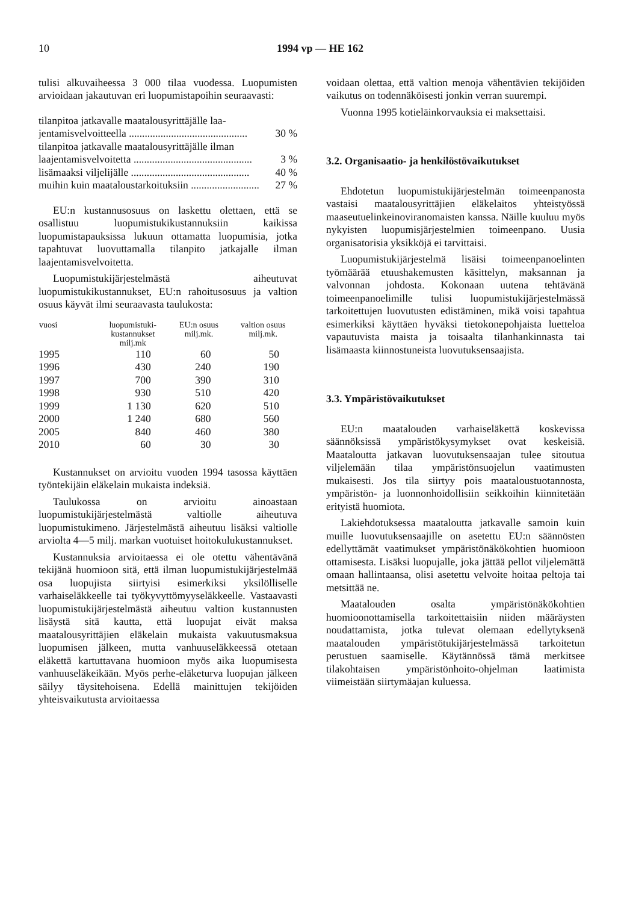10 1994 vp — HE 162
tulisi alkuvaiheessa 3 000 tilaa vuodessa. Luopumisten arvioidaan jakautuvan eri luopumistapoihin seuraavasti:
tilanpitoa jatkavalle maatalousyrittäjälle laa-
jentamisvelvoitteella ............................................. 30 %
tilanpitoa jatkavalle maatalousyrittäjälle ilman
laajentamisvelvoitetta ............................................. 3 %
lisämaaksi viljelijälle ............................................. 40 %
muihin kuin maataloustarkoituksiin .......................... 27 %
EU:n kustannusosuus on laskettu olettaen, että se osallistuu luopumistukikustannuksiin kaikissa luopumistapauksissa lukuun ottamatta luopumisia, jotka tapahtuvat luovuttamalla tilanpito jatkajalle ilman laajentamisvelvoitetta.
Luopumistukijärjestelmästä aiheutuvat luopumistukikustannukset, EU:n rahoitusosuus ja valtion osuus käyvät ilmi seuraavasta taulukosta:
| vuosi | luopumistuki- kustannukset milj.mk | EU:n osuus milj.mk. | valtion osuus milj.mk. |
| --- | --- | --- | --- |
| 1995 | 110 | 60 | 50 |
| 1996 | 430 | 240 | 190 |
| 1997 | 700 | 390 | 310 |
| 1998 | 930 | 510 | 420 |
| 1999 | 1 130 | 620 | 510 |
| 2000 | 1 240 | 680 | 560 |
| 2005 | 840 | 460 | 380 |
| 2010 | 60 | 30 | 30 |
Kustannukset on arvioitu vuoden 1994 tasossa käyttäen työntekijäin eläkelain mukaista indeksiä.
Taulukossa on arvioitu ainoastaan luopumistukijärjestelmästä valtiolle aiheutuva luopumistukimeno. Järjestelmästä aiheutuu lisäksi valtiolle arviolta 4—5 milj. markan vuotuiset hoitokulukustannukset.
Kustannuksia arvioitaessa ei ole otettu vähentävänä tekijänä huomioon sitä, että ilman luopumistukijärjestelmää osa luopujista siirtyisi esimerkiksi yksilölliselle varhaiseläkkeelle tai työkyvyttömyyseläkkeelle. Vastaavasti luopumistukijärjestelmästä aiheutuu valtion kustannusten lisäystä sitä kautta, että luopujat eivät maksa maatalousyrittäjien eläkelain mukaista vakuutusmaksua luopumisen jälkeen, mutta vanhuuseläkkeessä otetaan eläkettä kartuttavana huomioon myös aika luopumisesta vanhuuseläkeikään. Myös perhe-eläketurva luopujan jälkeen säilyy täysitehoisena. Edellä mainittujen tekijöiden yhteisvaikutusta arvioitaessa
voidaan olettaa, että valtion menoja vähentävien tekijöiden vaikutus on todennäköisesti jonkin verran suurempi.
Vuonna 1995 kotieläinkorvauksia ei maksettaisi.
3.2. Organisaatio- ja henkilöstövaikutukset
Ehdotetun luopumistukijärjestelmän toimeenpanosta vastaisi maatalousyrittäjien eläkelaitos yhteistyössä maaseutuelinkeinoviranomaisten kanssa. Näille kuuluu myös nykyisten luopumisjärjestelmien toimeenpano. Uusia organisatorisia yksikköjä ei tarvittaisi.
Luopumistukijärjestelmä lisäisi toimeenpanoelinten työmäärää etuushakemusten käsittelyn, maksannan ja valvonnan johdosta. Kokonaan uutena tehtävänä toimeenpanoelimille tulisi luopumistukijärjestelmässä tarkoitettujen luovutusten edistäminen, mikä voisi tapahtua esimerkiksi käyttäen hyväksi tietokonepohjaista luetteloa vapautuvista maista ja toisaalta tilanhankinnasta tai lisämaasta kiinnostuneista luovutuksensaajista.
3.3. Ympäristövaikutukset
EU:n maatalouden varhaiseläkettä koskevissa säännöksissä ympäristökysymykset ovat keskeisiä. Maataloutta jatkavan luovutuksensaajan tulee sitoutua viljelemään tilaa ympäristönsuojelun vaatimusten mukaisesti. Jos tila siirtyy pois maataloustuotannosta, ympäristön- ja luonnonhoidollisiin seikkoihin kiinnitetään erityistä huomiota.
Lakiehdotuksessa maataloutta jatkavalle samoin kuin muille luovutuksensaajille on asetettu EU:n säännösten edellyttämät vaatimukset ympäristönäkökohtien huomioon ottamisesta. Lisäksi luopujalle, joka jättää pellot viljelemättä omaan hallintaansa, olisi asetettu velvoite hoitaa peltoja tai metsittää ne.
Maatalouden osalta ympäristönäkökohtien huomioonottamisella tarkoitettaisiin niiden määräysten noudattamista, jotka tulevat olemaan edellytyksenä maatalouden ympäristötukijärjestelmässä tarkoitetun perustuen saamiselle. Käytännössä tämä merkitsee tilakohtaisen ympäristönhoito-ohjelman laatimista viimeistään siirtymäajan kuluessa.